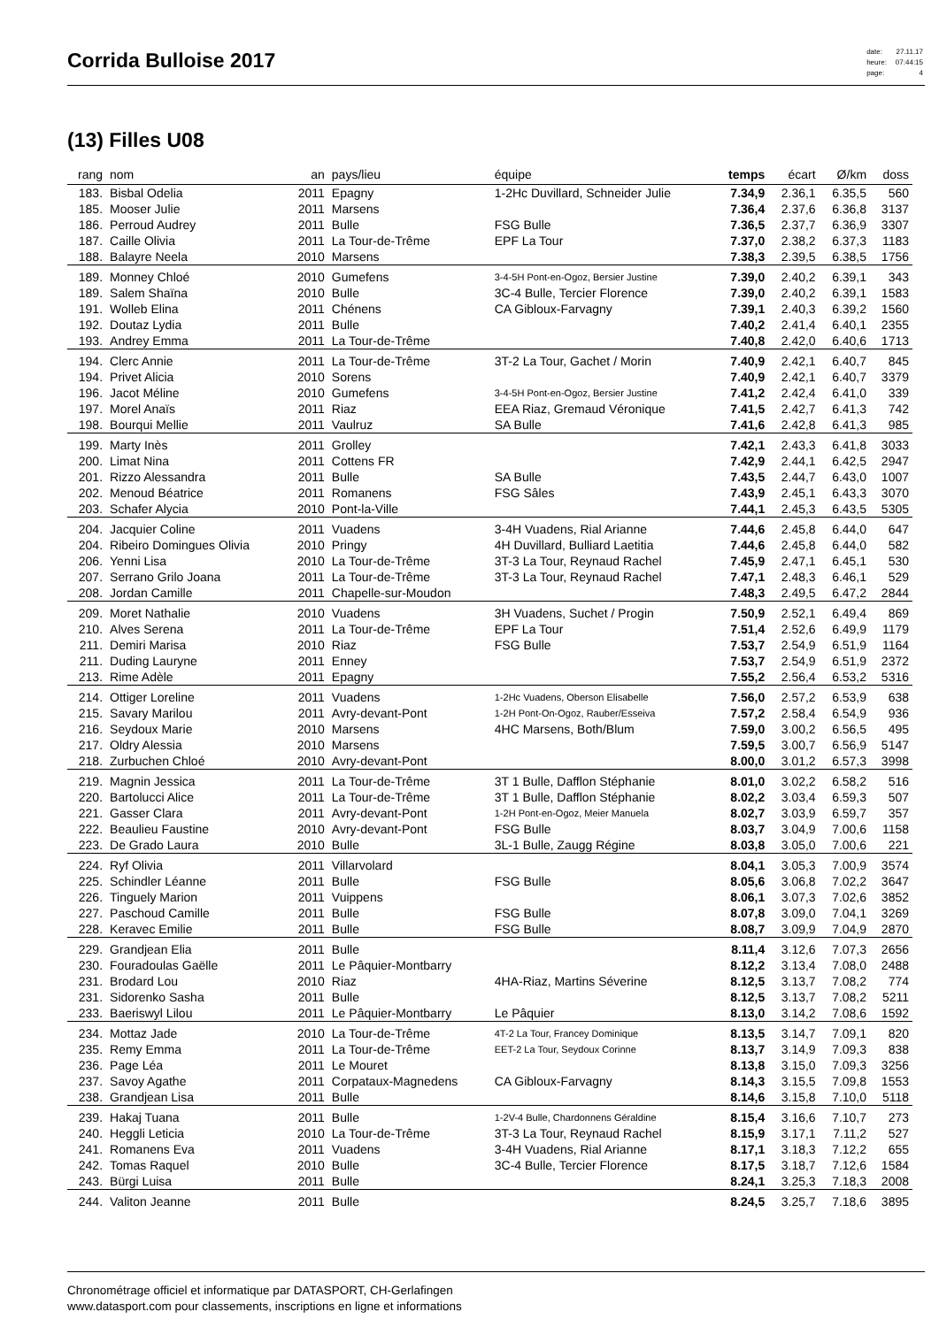Corrida Bulloise 2017
| date: | 27.11.17 |
| heure: | 07:44:15 |
| page: | 4 |
(13) Filles U08
| rang | nom | an | pays/lieu | équipe | temps | écart | Ø/km | doss |
| --- | --- | --- | --- | --- | --- | --- | --- | --- |
| 183. | Bisbal Odelia | 2011 | Epagny | 1-2Hc Duvillard, Schneider Julie | 7.34,9 | 2.36,1 | 6.35,5 | 560 |
| 185. | Mooser Julie | 2011 | Marsens | | 7.36,4 | 2.37,6 | 6.36,8 | 3137 |
| 186. | Perroud Audrey | 2011 | Bulle | FSG Bulle | 7.36,5 | 2.37,7 | 6.36,9 | 3307 |
| 187. | Caille Olivia | 2011 | La Tour-de-Trême | EPF La Tour | 7.37,0 | 2.38,2 | 6.37,3 | 1183 |
| 188. | Balayre Neela | 2010 | Marsens | | 7.38,3 | 2.39,5 | 6.38,5 | 1756 |
| 189. | Monney Chloé | 2010 | Gumefens | 3-4-5H Pont-en-Ogoz, Bersier Justine | 7.39,0 | 2.40,2 | 6.39,1 | 343 |
| 189. | Salem Shaïna | 2010 | Bulle | 3C-4 Bulle, Tercier Florence | 7.39,0 | 2.40,2 | 6.39,1 | 1583 |
| 191. | Wolleb Elina | 2011 | Chénens | CA Gibloux-Farvagny | 7.39,1 | 2.40,3 | 6.39,2 | 1560 |
| 192. | Doutaz Lydia | 2011 | Bulle | | 7.40,2 | 2.41,4 | 6.40,1 | 2355 |
| 193. | Andrey Emma | 2011 | La Tour-de-Trême | | 7.40,8 | 2.42,0 | 6.40,6 | 1713 |
| 194. | Clerc Annie | 2011 | La Tour-de-Trême | 3T-2 La Tour, Gachet / Morin | 7.40,9 | 2.42,1 | 6.40,7 | 845 |
| 194. | Privet Alicia | 2010 | Sorens | | 7.40,9 | 2.42,1 | 6.40,7 | 3379 |
| 196. | Jacot Méline | 2010 | Gumefens | 3-4-5H Pont-en-Ogoz, Bersier Justine | 7.41,2 | 2.42,4 | 6.41,0 | 339 |
| 197. | Morel Anaïs | 2011 | Riaz | EEA Riaz, Gremaud Véronique | 7.41,5 | 2.42,7 | 6.41,3 | 742 |
| 198. | Bourqui Mellie | 2011 | Vaulruz | SA Bulle | 7.41,6 | 2.42,8 | 6.41,3 | 985 |
| 199. | Marty Inès | 2011 | Grolley | | 7.42,1 | 2.43,3 | 6.41,8 | 3033 |
| 200. | Limat Nina | 2011 | Cottens FR | | 7.42,9 | 2.44,1 | 6.42,5 | 2947 |
| 201. | Rizzo Alessandra | 2011 | Bulle | SA Bulle | 7.43,5 | 2.44,7 | 6.43,0 | 1007 |
| 202. | Menoud Béatrice | 2011 | Romanens | FSG Sâles | 7.43,9 | 2.45,1 | 6.43,3 | 3070 |
| 203. | Schafer Alycia | 2010 | Pont-la-Ville | | 7.44,1 | 2.45,3 | 6.43,5 | 5305 |
| 204. | Jacquier Coline | 2011 | Vuadens | 3-4H Vuadens, Rial Arianne | 7.44,6 | 2.45,8 | 6.44,0 | 647 |
| 204. | Ribeiro Domingues Olivia | 2010 | Pringy | 4H Duvillard, Bulliard Laetitia | 7.44,6 | 2.45,8 | 6.44,0 | 582 |
| 206. | Yenni Lisa | 2010 | La Tour-de-Trême | 3T-3 La Tour, Reynaud Rachel | 7.45,9 | 2.47,1 | 6.45,1 | 530 |
| 207. | Serrano Grilo Joana | 2011 | La Tour-de-Trême | 3T-3 La Tour, Reynaud Rachel | 7.47,1 | 2.48,3 | 6.46,1 | 529 |
| 208. | Jordan Camille | 2011 | Chapelle-sur-Moudon | | 7.48,3 | 2.49,5 | 6.47,2 | 2844 |
| 209. | Moret Nathalie | 2010 | Vuadens | 3H Vuadens, Suchet / Progin | 7.50,9 | 2.52,1 | 6.49,4 | 869 |
| 210. | Alves Serena | 2011 | La Tour-de-Trême | EPF La Tour | 7.51,4 | 2.52,6 | 6.49,9 | 1179 |
| 211. | Demiri Marisa | 2010 | Riaz | FSG Bulle | 7.53,7 | 2.54,9 | 6.51,9 | 1164 |
| 211. | Duding Lauryne | 2011 | Enney | | 7.53,7 | 2.54,9 | 6.51,9 | 2372 |
| 213. | Rime Adèle | 2011 | Epagny | | 7.55,2 | 2.56,4 | 6.53,2 | 5316 |
| 214. | Ottiger Loreline | 2011 | Vuadens | 1-2Hc Vuadens, Oberson Elisabelle | 7.56,0 | 2.57,2 | 6.53,9 | 638 |
| 215. | Savary Marilou | 2011 | Avry-devant-Pont | 1-2H Pont-On-Ogoz, Rauber/Esseiva | 7.57,2 | 2.58,4 | 6.54,9 | 936 |
| 216. | Seydoux Marie | 2010 | Marsens | 4HC Marsens, Both/Blum | 7.59,0 | 3.00,2 | 6.56,5 | 495 |
| 217. | Oldry Alessia | 2010 | Marsens | | 7.59,5 | 3.00,7 | 6.56,9 | 5147 |
| 218. | Zurbuchen Chloé | 2010 | Avry-devant-Pont | | 8.00,0 | 3.01,2 | 6.57,3 | 3998 |
| 219. | Magnin Jessica | 2011 | La Tour-de-Trême | 3T 1 Bulle, Dafflon Stéphanie | 8.01,0 | 3.02,2 | 6.58,2 | 516 |
| 220. | Bartolucci Alice | 2011 | La Tour-de-Trême | 3T 1 Bulle, Dafflon Stéphanie | 8.02,2 | 3.03,4 | 6.59,3 | 507 |
| 221. | Gasser Clara | 2011 | Avry-devant-Pont | 1-2H Pont-en-Ogoz, Meier Manuela | 8.02,7 | 3.03,9 | 6.59,7 | 357 |
| 222. | Beaulieu Faustine | 2010 | Avry-devant-Pont | FSG Bulle | 8.03,7 | 3.04,9 | 7.00,6 | 1158 |
| 223. | De Grado Laura | 2010 | Bulle | 3L-1 Bulle, Zaugg Régine | 8.03,8 | 3.05,0 | 7.00,6 | 221 |
| 224. | Ryf Olivia | 2011 | Villarvolard | | 8.04,1 | 3.05,3 | 7.00,9 | 3574 |
| 225. | Schindler Léanne | 2011 | Bulle | FSG Bulle | 8.05,6 | 3.06,8 | 7.02,2 | 3647 |
| 226. | Tinguely Marion | 2011 | Vuippens | | 8.06,1 | 3.07,3 | 7.02,6 | 3852 |
| 227. | Paschoud Camille | 2011 | Bulle | FSG Bulle | 8.07,8 | 3.09,0 | 7.04,1 | 3269 |
| 228. | Keravec Emilie | 2011 | Bulle | FSG Bulle | 8.08,7 | 3.09,9 | 7.04,9 | 2870 |
| 229. | Grandjean Elia | 2011 | Bulle | | 8.11,4 | 3.12,6 | 7.07,3 | 2656 |
| 230. | Fouradoulas Gaëlle | 2011 | Le Pâquier-Montbarry | | 8.12,2 | 3.13,4 | 7.08,0 | 2488 |
| 231. | Brodard Lou | 2010 | Riaz | 4HA-Riaz, Martins Séverine | 8.12,5 | 3.13,7 | 7.08,2 | 774 |
| 231. | Sidorenko Sasha | 2011 | Bulle | | 8.12,5 | 3.13,7 | 7.08,2 | 5211 |
| 233. | Baeriswyl Lilou | 2011 | Le Pâquier-Montbarry | Le Pâquier | 8.13,0 | 3.14,2 | 7.08,6 | 1592 |
| 234. | Mottaz Jade | 2010 | La Tour-de-Trême | 4T-2 La Tour, Francey Dominique | 8.13,5 | 3.14,7 | 7.09,1 | 820 |
| 235. | Remy Emma | 2011 | La Tour-de-Trême | EET-2 La Tour, Seydoux Corinne | 8.13,7 | 3.14,9 | 7.09,3 | 838 |
| 236. | Page Léa | 2011 | Le Mouret | | 8.13,8 | 3.15,0 | 7.09,3 | 3256 |
| 237. | Savoy Agathe | 2011 | Corpataux-Magnedens | CA Gibloux-Farvagny | 8.14,3 | 3.15,5 | 7.09,8 | 1553 |
| 238. | Grandjean Lisa | 2011 | Bulle | | 8.14,6 | 3.15,8 | 7.10,0 | 5118 |
| 239. | Hakaj Tuana | 2011 | Bulle | 1-2V-4 Bulle, Chardonnens Géraldine | 8.15,4 | 3.16,6 | 7.10,7 | 273 |
| 240. | Heggli Leticia | 2010 | La Tour-de-Trême | 3T-3 La Tour, Reynaud Rachel | 8.15,9 | 3.17,1 | 7.11,2 | 527 |
| 241. | Romanens Eva | 2011 | Vuadens | 3-4H Vuadens, Rial Arianne | 8.17,1 | 3.18,3 | 7.12,2 | 655 |
| 242. | Tomas Raquel | 2010 | Bulle | 3C-4 Bulle, Tercier Florence | 8.17,5 | 3.18,7 | 7.12,6 | 1584 |
| 243. | Bürgi Luisa | 2011 | Bulle | | 8.24,1 | 3.25,3 | 7.18,3 | 2008 |
| 244. | Valiton Jeanne | 2011 | Bulle | | 8.24,5 | 3.25,7 | 7.18,6 | 3895 |
Chronométrage officiel et informatique par DATASPORT, CH-Gerlafingen
www.datasport.com pour classements, inscriptions en ligne et informations